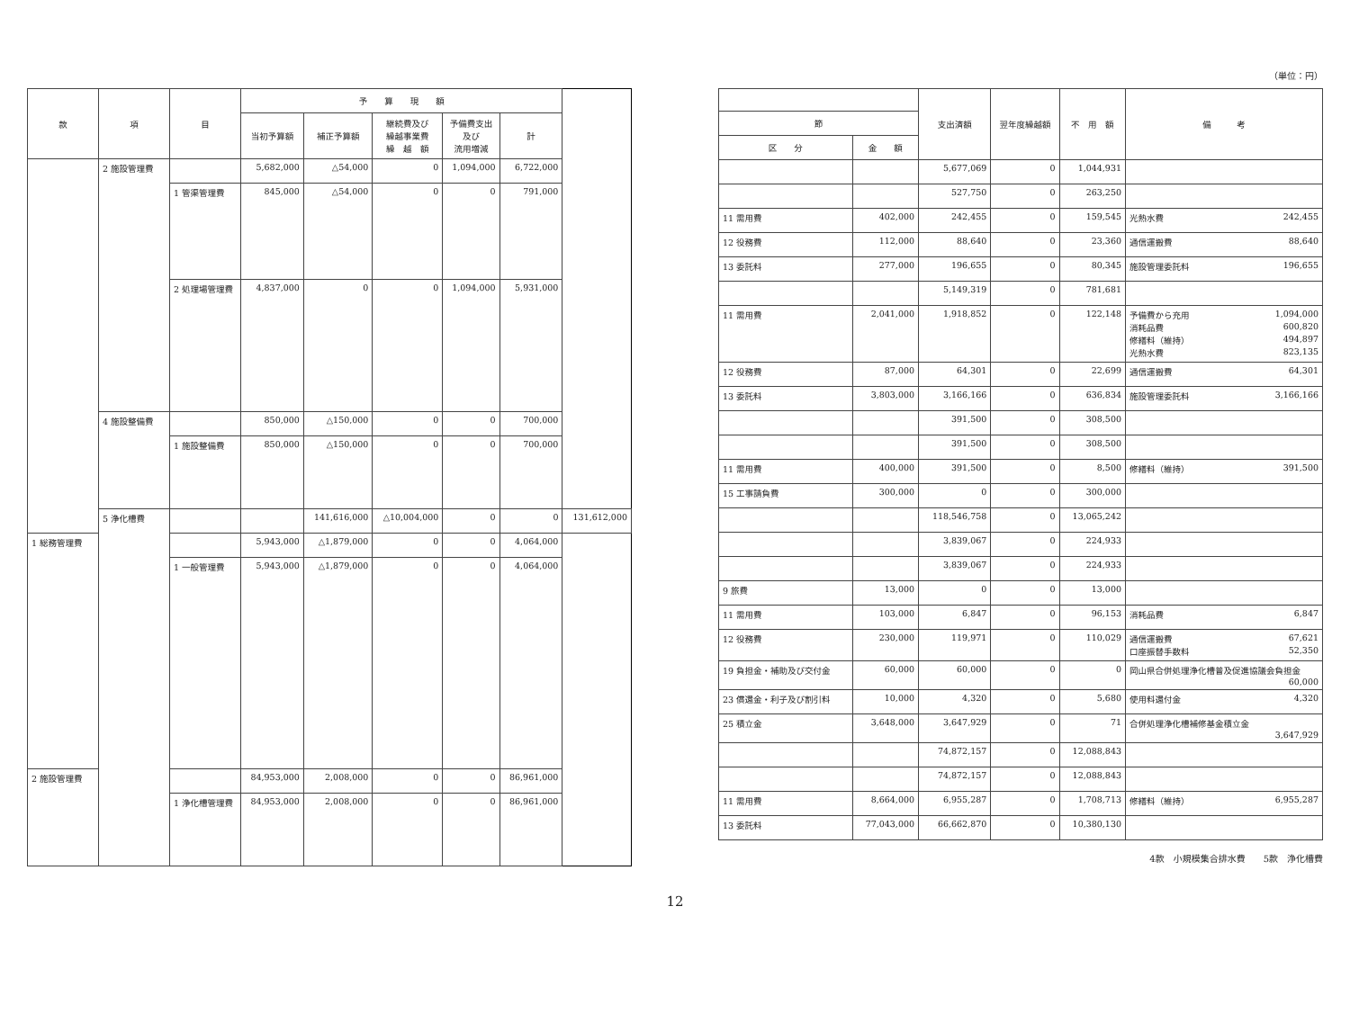| 款 | 項 | 目 | 予 算 現 額 | | | | | |
| --- | --- | --- | --- | --- | --- | --- | --- | --- |
| | | | 当初予算額 | 補正予算額 | 継続費及び 繰越事業費 繰 越 額 | 予備費支出 及び 流用増減 | 計 | |
| | 2 施設管理費 | | 5,682,000 | △54,000 | 0 | 1,094,000 | 6,722,000 | |
| | | 1 管渠管理費 | 845,000 | △54,000 | 0 | 0 | 791,000 | |
| | | 2 処理場管理費 | 4,837,000 | 0 | 0 | 1,094,000 | 5,931,000 | |
| | 4 施設整備費 | | 850,000 | △150,000 | 0 | 0 | 700,000 | |
| | | 1 施設整備費 | 850,000 | △150,000 | 0 | 0 | 700,000 | |
| | 5 浄化槽費 | | | 141,616,000 | △10,004,000 | 0 | 0 | 131,612,000 |
| 1 総務管理費 | | | 5,943,000 | △1,879,000 | 0 | 0 | 4,064,000 | |
| | | 1 一般管理費 | 5,943,000 | △1,879,000 | 0 | 0 | 4,064,000 | |
| 2 施設管理費 | | | 84,953,000 | 2,008,000 | 0 | 0 | 86,961,000 | |
| | | 1 浄化槽管理費 | 84,953,000 | 2,008,000 | 0 | 0 | 86,961,000 | |
（単位：円）
| | | 支出済額 | 翌年度繰越額 | 不 用 額 | 備 考 |
| --- | --- | --- | --- | --- | --- |
| 節 | | | | | |
| 区 分 | 金 額 | | | | |
| | | 5,677,069 | 0 | 1,044,931 | |
| | | 527,750 | 0 | 263,250 | |
| 11 需用費 | 402,000 | 242,455 | 0 | 159,545 | 光熱水費 242,455 |
| 12 役務費 | 112,000 | 88,640 | 0 | 23,360 | 通信運搬費 88,640 |
| 13 委託料 | 277,000 | 196,655 | 0 | 80,345 | 施設管理委託料 196,655 |
| | | 5,149,319 | 0 | 781,681 | |
| 11 需用費 | 2,041,000 | 1,918,852 | 0 | 122,148 | 予備費から充用 1,094,000 消耗品費 600,820 修繕料（維持） 494,897 光熱水費 823,135 |
| 12 役務費 | 87,000 | 64,301 | 0 | 22,699 | 通信運搬費 64,301 |
| 13 委託料 | 3,803,000 | 3,166,166 | 0 | 636,834 | 施設管理委託料 3,166,166 |
| | | 391,500 | 0 | 308,500 | |
| | | 391,500 | 0 | 308,500 | |
| 11 需用費 | 400,000 | 391,500 | 0 | 8,500 | 修繕料（維持） 391,500 |
| 15 工事請負費 | 300,000 | 0 | 0 | 300,000 | |
| | | 118,546,758 | 0 | 13,065,242 | |
| | | 3,839,067 | 0 | 224,933 | |
| | | 3,839,067 | 0 | 224,933 | |
| 9 旅費 | 13,000 | 0 | 0 | 13,000 | |
| 11 需用費 | 103,000 | 6,847 | 0 | 96,153 | 消耗品費 6,847 |
| 12 役務費 | 230,000 | 119,971 | 0 | 110,029 | 通信運搬費 67,621 口座振替手数料 52,350 |
| 19 負担金・補助及び交付金 | 60,000 | 60,000 | 0 | 0 | 岡山県合併処理浄化槽普及促進協議会負担金 60,000 |
| 23 償還金・利子及び割引料 | 10,000 | 4,320 | 0 | 5,680 | 使用料還付金 4,320 |
| 25 積立金 | 3,648,000 | 3,647,929 | 0 | 71 | 合併処理浄化槽補修基金積立金 3,647,929 |
| | | 74,872,157 | 0 | 12,088,843 | |
| | | 74,872,157 | 0 | 12,088,843 | |
| 11 需用費 | 8,664,000 | 6,955,287 | 0 | 1,708,713 | 修繕料（維持） 6,955,287 |
| 13 委託料 | 77,043,000 | 66,662,870 | 0 | 10,380,130 | |
4款　小規模集合排水費　　5款　浄化槽費
12